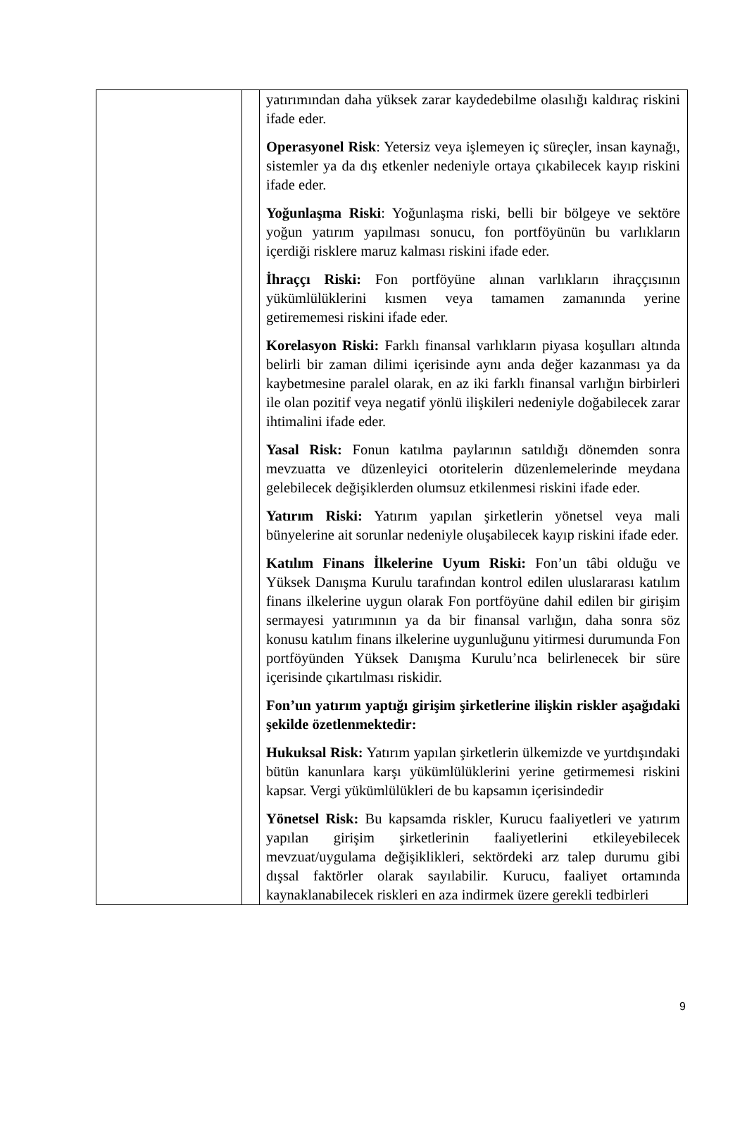| | | yatırımından daha yüksek zarar kaydedebilme olasılığı kaldıraç riskini ifade eder. Operasyonel Risk : Yetersiz veya işlemeyen iç süreçler, insan kaynağı, sistemler ya da dış etkenler nedeniyle ortaya çıkabilecek kayıp riskini ifade eder. Yoğunlaşma Riski : Yoğunlaşma riski, belli bir bölgeye ve sektöre yoğun yatırım yapılması sonucu, fon portföyünün bu varlıkların içerdiği risklere maruz kalması riskini ifade eder. İhraççı Riski: Fon portföyüne alınan varlıkların ihraççısının yükümlülüklerini kısmen veya tamamen zamanında yerine getirememesi riskini ifade eder. Korelasyon Riski: Farklı finansal varlıkların piyasa koşulları altında belirli bir zaman dilimi içerisinde aynı anda değer kazanması ya da kaybetmesine paralel olarak, en az iki farklı finansal varlığın birbirleri ile olan pozitif veya negatif yönlü ilişkileri nedeniyle doğabilecek zarar ihtimalini ifade eder. Yasal Risk: Fonun katılma paylarının satıldığı dönemden sonra mevzuatta ve düzenleyici otoritelerin düzenlemelerinde meydana gelebilecek değişiklerden olumsuz etkilenmesi riskini ifade eder. Yatırım Riski: Yatırım yapılan şirketlerin yönetsel veya mali bünyelerine ait sorunlar nedeniyle oluşabilecek kayıp riskini ifade eder. Katılım Finans İlkelerine Uyum Riski: Fon’un tâbi olduğu ve Yüksek Danışma Kurulu tarafından kontrol edilen uluslararası katılım finans ilkelerine uygun olarak Fon portföyüne dahil edilen bir girişim sermayesi yatırımının ya da bir finansal varlığın, daha sonra söz konusu katılım finans ilkelerine uygunluğunu yitirmesi durumunda Fon portföyünden Yüksek Danışma Kurulu’nca belirlenecek bir süre içerisinde çıkartılması riskidir. Fon’un yatırım yaptığı girişim şirketlerine ilişkin riskler aşağıdaki şekilde özetlenmektedir: Hukuksal Risk: Yatırım yapılan şirketlerin ülkemizde ve yurtdışındaki bütün kanunlara karşı yükümlülüklerini yerine getirmemesi riskini kapsar. Vergi yükümlülükleri de bu kapsamın içerisindedir Yönetsel Risk: Bu kapsamda riskler, Kurucu faaliyetleri ve yatırım yapılan girişim şirketlerinin faaliyetlerini etkileyebilecek mevzuat/uygulama değişiklikleri, sektördeki arz talep durumu gibi dışsal faktörler olarak sayılabilir. Kurucu, faaliyet ortamında kaynaklanabilecek riskleri en aza indirmek üzere gerekli tedbirleri |
9